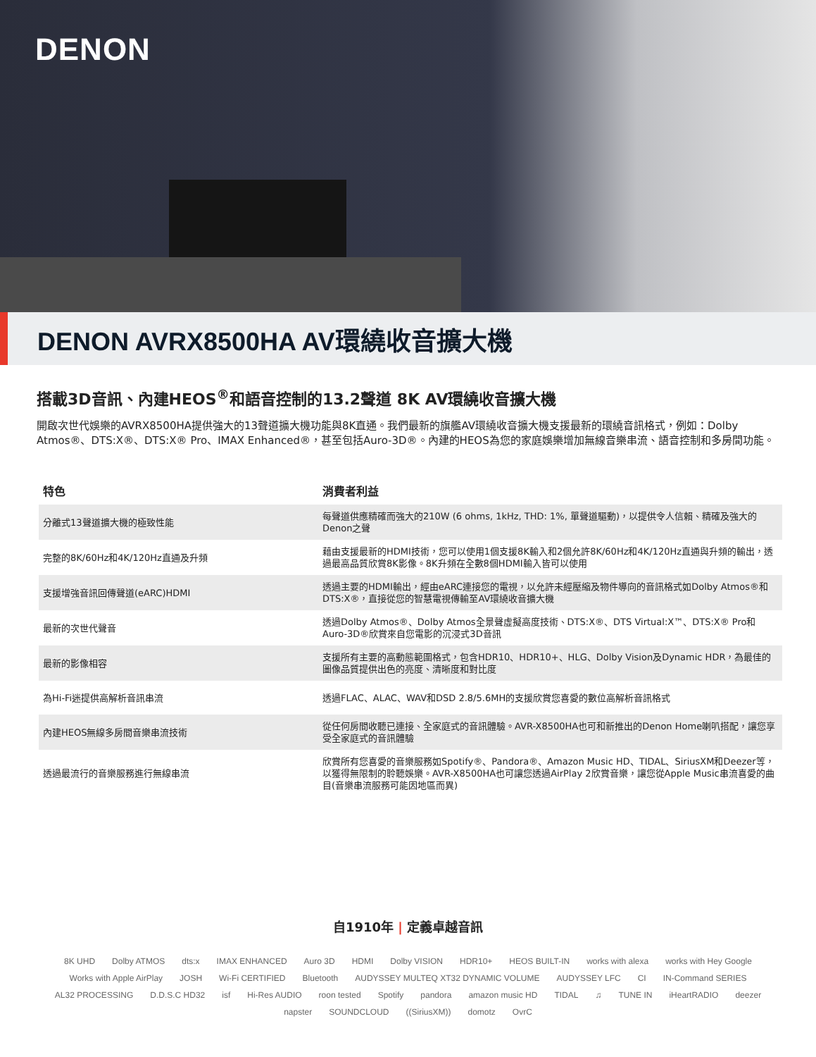DENON
DENON AVRX8500HA AV環繞收音擴大機
搭載3D音訊、內建HEOS<sup>®</sup>和語音控制的13.2聲道 8K AV環繞收音擴大機
開啟次世代娛樂的AVRX8500HA提供強大的13聲道擴大機功能與8K直通。我們最新的旗艦AV環繞收音擴大機支援最新的環繞音訊格式，例如：Dolby Atmos®、DTS:X®、DTS:X® Pro、IMAX Enhanced®，甚至包括Auro-3D®。內建的HEOS為您的家庭娛樂增加無線音樂串流、語音控制和多房間功能。
| 特色 | 消費者利益 |
| --- | --- |
| 分離式13聲道擴大機的極致性能 | 每聲道供應精確而強大的210W (6 ohms, 1kHz, THD: 1%, 單聲道驅動)，以提供令人信賴、精確及強大的Denon之聲 |
| 完整的8K/60Hz和4K/120Hz直通及升頻 | 藉由支援最新的HDMI技術，您可以使用1個支援8K輸入和2個允許8K/60Hz和4K/120Hz直通與升頻的輸出，透過最高品質欣賞8K影像。8K升頻在全數8個HDMI輸入皆可以使用 |
| 支援增強音訊回傳聲道(eARC)HDMI | 透過主要的HDMI輸出，經由eARC連接您的電視，以允許未經壓縮及物件導向的音訊格式如Dolby Atmos®和DTS:X®，直接從您的智慧電視傳輸至AV環繞收音擴大機 |
| 最新的次世代聲音 | 透過Dolby Atmos®、Dolby Atmos全景聲虛擬高度技術、DTS:X®、DTS Virtual:X™、DTS:X® Pro和Auro-3D®欣賞來自您電影的沉浸式3D音訊 |
| 最新的影像相容 | 支援所有主要的高動態範圍格式，包含HDR10、HDR10+、HLG、Dolby Vision及Dynamic HDR，為最佳的圖像品質提供出色的亮度、清晰度和對比度 |
| 為Hi-Fi迷提供高解析音訊串流 | 透過FLAC、ALAC、WAV和DSD 2.8/5.6MH的支援欣賞您喜愛的數位高解析音訊格式 |
| 內建HEOS無線多房間音樂串流技術 | 從任何房間收聽已連接、全家庭式的音訊體驗。AVR-X8500HA也可和新推出的Denon Home喇叭搭配，讓您享受全家庭式的音訊體驗 |
| 透過最流行的音樂服務進行無線串流 | 欣賞所有您喜愛的音樂服務如Spotify®、Pandora®、Amazon Music HD、TIDAL、SiriusXM和Deezer等，以獲得無限制的聆聽娛樂。AVR-X8500HA也可讓您透過AirPlay 2欣賞音樂，讓您從Apple Music串流喜愛的曲目(音樂串流服務可能因地區而異) |
自1910年 | 定義卓越音訊
8K UHD Dolby ATMOS dts:x IMAX ENHANCED Auro 3D HDMI Dolby VISION HDR10+ HEOS BUILT-IN works with alexa works with Hey Google Works with Apple AirPlay JOSH Wi-Fi CERTIFIED Bluetooth AUDYSSEY MULTEQ XT32 DYNAMIC VOLUME AUDYSSEY LFC CI IN-Command SERIES AL32 PROCESSING D.D.S.C HD32 isf Hi-Res AUDIO roon tested Spotify pandora amazon music HD TIDAL ♫ TUNE IN iHeartRADIO deezer napster SOUNDCLOUD ((SiriusXM)) domotz OvrC